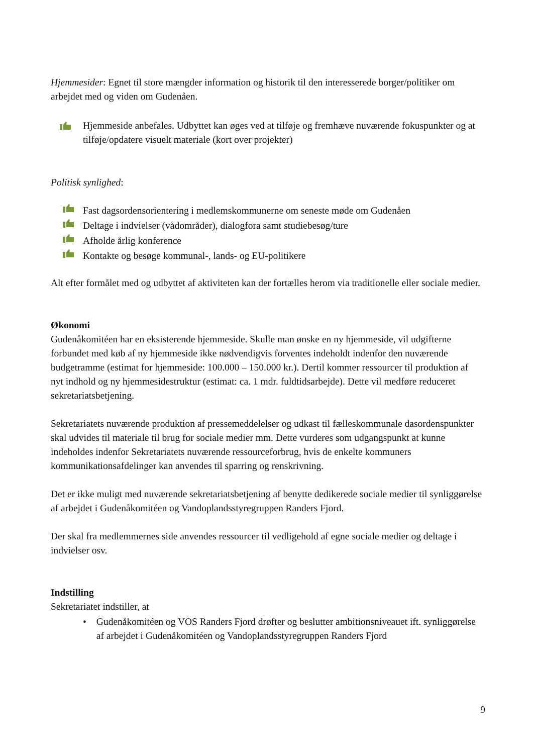Hjemmesider: Egnet til store mængder information og historik til den interesserede borger/politiker om arbejdet med og viden om Gudenåen.
Hjemmeside anbefales. Udbyttet kan øges ved at tilføje og fremhæve nuværende fokuspunkter og at tilføje/opdatere visuelt materiale (kort over projekter)
Politisk synlighed:
Fast dagsordensorientering i medlemskommunerne om seneste møde om Gudenåen
Deltage i indvielser (vådområder), dialogfora samt studiebesøg/ture
Afholde årlig konference
Kontakte og besøge kommunal-, lands- og EU-politikere
Alt efter formålet med og udbyttet af aktiviteten kan der fortælles herom via traditionelle eller sociale medier.
Økonomi
Gudenåkomitéen har en eksisterende hjemmeside. Skulle man ønske en ny hjemmeside, vil udgifterne forbundet med køb af ny hjemmeside ikke nødvendigvis forventes indeholdt indenfor den nuværende budgetramme (estimat for hjemmeside: 100.000 – 150.000 kr.). Dertil kommer ressourcer til produktion af nyt indhold og ny hjemmesidestruktur (estimat: ca. 1 mdr. fuldtidsarbejde). Dette vil medføre reduceret sekretariatsbetjening.
Sekretariatets nuværende produktion af pressemeddelelser og udkast til fælleskommunale dasordenspunkter skal udvides til materiale til brug for sociale medier mm. Dette vurderes som udgangspunkt at kunne indeholdes indenfor Sekretariatets nuværende ressourceforbrug, hvis de enkelte kommuners kommunikationsafdelinger kan anvendes til sparring og renskrivning.
Det er ikke muligt med nuværende sekretariatsbetjening af benytte dedikerede sociale medier til synliggørelse af arbejdet i Gudenåkomitéen og Vandoplandsstyregruppen Randers Fjord.
Der skal fra medlemmernes side anvendes ressourcer til vedligehold af egne sociale medier og deltage i indvielser osv.
Indstilling
Sekretariatet indstiller, at
• Gudenåkomitéen og VOS Randers Fjord drøfter og beslutter ambitionsniveauet ift. synliggørelse af arbejdet i Gudenåkomitéen og Vandoplandsstyregruppen Randers Fjord
9